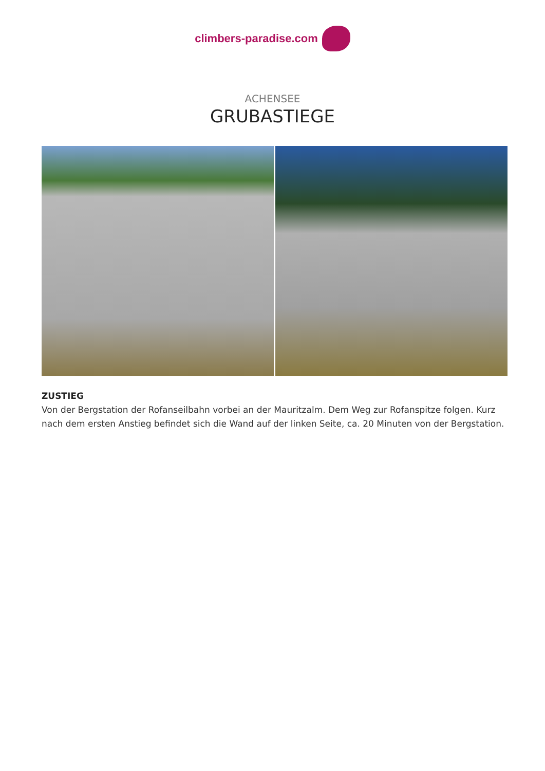climbers-paradise.com
ACHENSEE
GRUBASTIEGE
ZUSTIEG
Von der Bergstation der Rofanseilbahn vorbei an der Mauritzalm. Dem Weg zur Rofanspitze folgen. Kurz nach dem ersten Anstieg befindet sich die Wand auf der linken Seite, ca. 20 Minuten von der Bergstation.